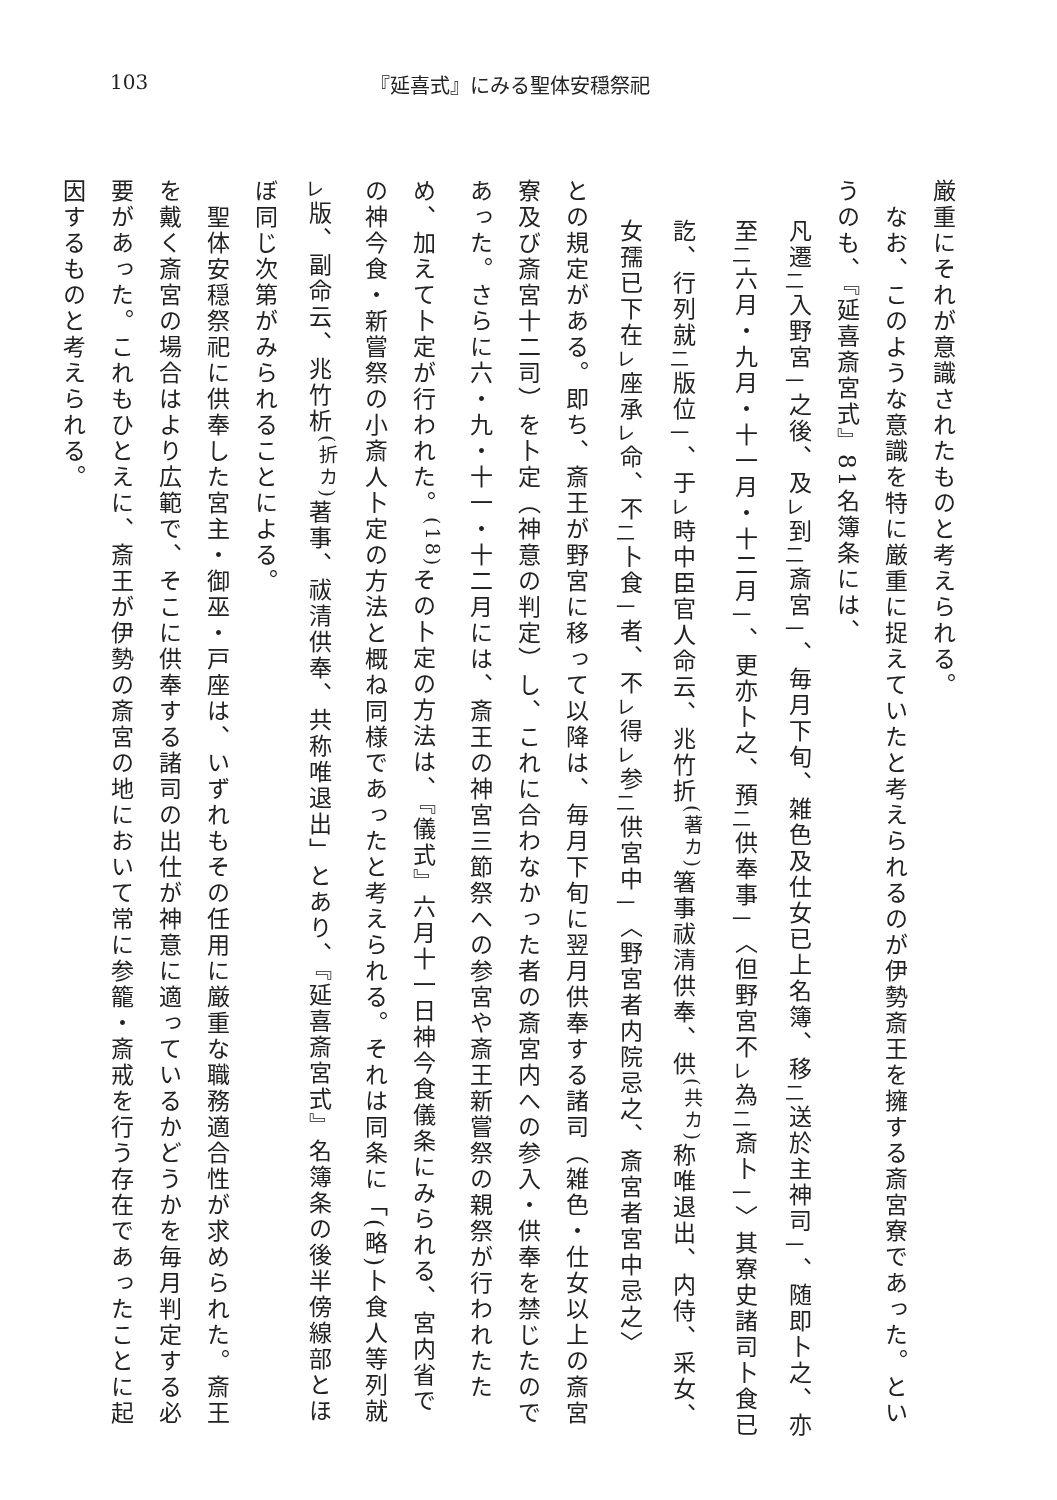103 『延喜式』にみる聖体安穏祭祀
厳重にそれが意識されたものと考えられる。
　なお、このような意識を特に厳重に捉えていたと考えられるのが伊勢斎王を擁する斎宮寮であった。というのも、『延喜斎宮式』81名簿条には、
凡遷<sub>二</sub>入野宮<sub>一</sub>之後、及<sub>レ</sub>到<sub>二</sub>斎宮<sub>一</sub>、毎月下旬、雑色及仕女已上名簿、移<sub>二</sub>送於主神司<sub>一</sub>、随即卜之、亦至<sub>二</sub>六月・九月・十一月・十二月<sub>一</sub>、更亦卜之、預<sub>二</sub>供奉事<sub>一</sub>〈但野宮不<sub>レ</sub>為<sub>二</sub>斎卜<sub>一</sub>〉其寮史諸司卜食已訖、行列就<sub>二</sub>版位<sub>一</sub>、于<sub>レ</sub>時中臣官人命云、兆竹折<sup>(著カ)</sup>箸事祓清供奉、供<sup>(共カ)</sup>称唯退出、内侍、采女、女孺已下在<sub>レ</sub>座承<sub>レ</sub>命、不<sub>二</sub>卜食<sub>一</sub>者、不<sub>レ</sub>得<sub>レ</sub>参<sub>二</sub>供宮中<sub>一</sub>〈野宮者内院忌之、斎宮者宮中忌之〉
との規定がある。即ち、斎王が野宮に移って以降は、毎月下旬に翌月供奉する諸司（雑色・仕女以上の斎宮寮及び斎宮十二司）を卜定（神意の判定）し、これに合わなかった者の斎宮内への参入・供奉を禁じたのであった。さらに六・九・十一・十二月には、斎王の神宮三節祭への参宮や斎王新嘗祭の親祭が行われたため、加えて卜定が行われた。<sup>(18)</sup>その卜定の方法は、『儀式』六月十一日神今食儀条にみられる、宮内省での神今食・新嘗祭の小斎人卜定の方法と概ね同様であったと考えられる。それは同条に「(略)卜食人等列就<sub>レ</sub>版、副命云、兆竹析<sup>(折カ)</sup>著事、祓清供奉、共称唯退出」とあり、『延喜斎宮式』名簿条の後半傍線部とほぼ同じ次第がみられることによる。
　聖体安穏祭祀に供奉した宮主・御巫・戸座は、いずれもその任用に厳重な職務適合性が求められた。斎王を戴く斎宮の場合はより広範で、そこに供奉する諸司の出仕が神意に適っているかどうかを毎月判定する必要があった。これもひとえに、斎王が伊勢の斎宮の地において常に参籠・斎戒を行う存在であったことに起因するものと考えられる。